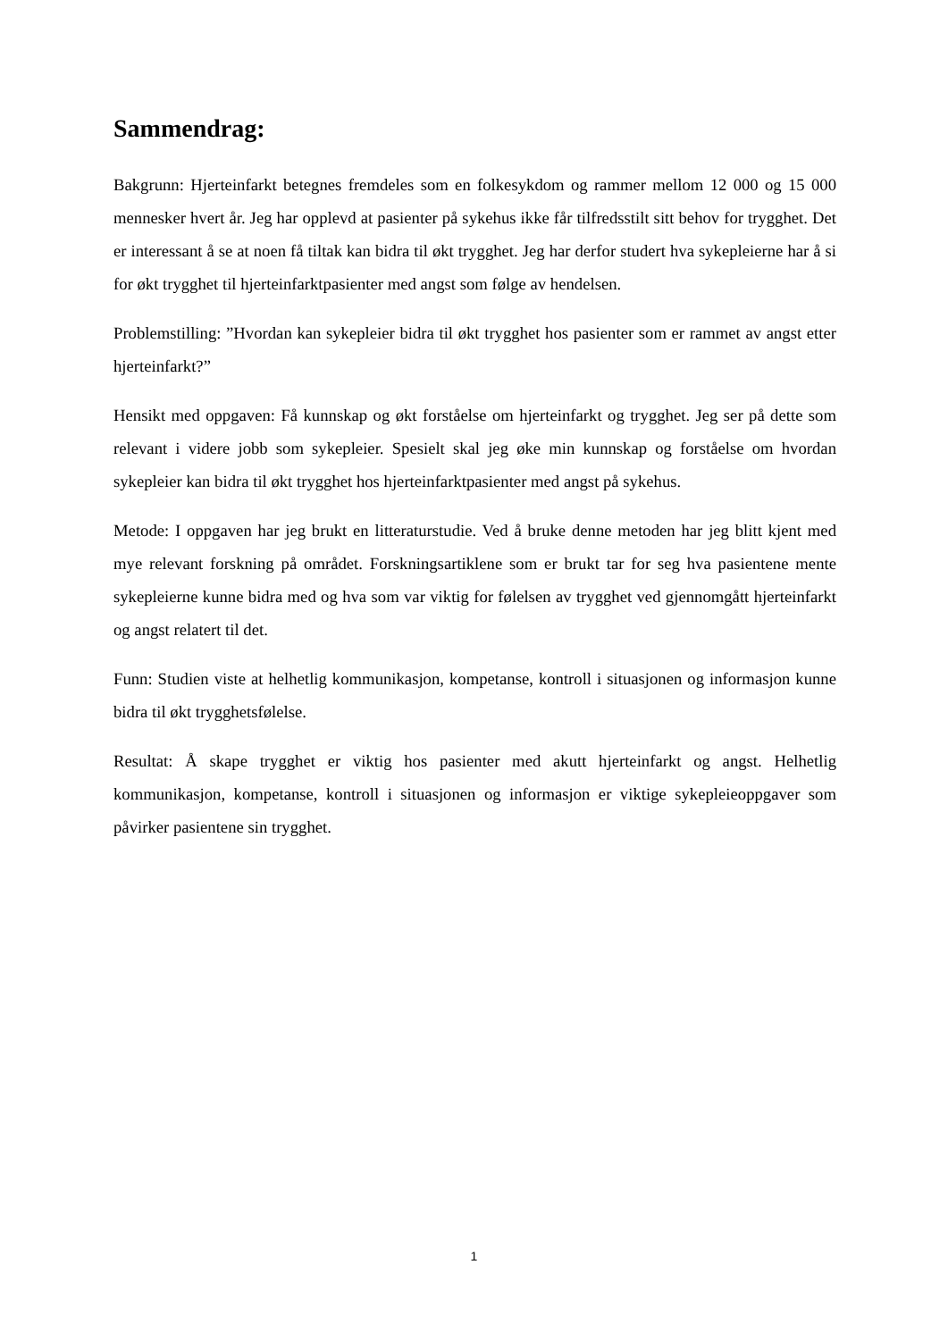Sammendrag:
Bakgrunn: Hjerteinfarkt betegnes fremdeles som en folkesykdom og rammer mellom 12 000 og 15 000 mennesker hvert år. Jeg har opplevd at pasienter på sykehus ikke får tilfredsstilt sitt behov for trygghet. Det er interessant å se at noen få tiltak kan bidra til økt trygghet. Jeg har derfor studert hva sykepleierne har å si for økt trygghet til hjerteinfarktpasienter med angst som følge av hendelsen.
Problemstilling: ”Hvordan kan sykepleier bidra til økt trygghet hos pasienter som er rammet av angst etter hjerteinfarkt?”
Hensikt med oppgaven: Få kunnskap og økt forståelse om hjerteinfarkt og trygghet. Jeg ser på dette som relevant i videre jobb som sykepleier. Spesielt skal jeg øke min kunnskap og forståelse om hvordan sykepleier kan bidra til økt trygghet hos hjerteinfarktpasienter med angst på sykehus.
Metode: I oppgaven har jeg brukt en litteraturstudie. Ved å bruke denne metoden har jeg blitt kjent med mye relevant forskning på området. Forskningsartiklene som er brukt tar for seg hva pasientene mente sykepleierne kunne bidra med og hva som var viktig for følelsen av trygghet ved gjennomgått hjerteinfarkt og angst relatert til det.
Funn: Studien viste at helhetlig kommunikasjon, kompetanse, kontroll i situasjonen og informasjon kunne bidra til økt trygghetsfølelse.
Resultat: Å skape trygghet er viktig hos pasienter med akutt hjerteinfarkt og angst. Helhetlig kommunikasjon, kompetanse, kontroll i situasjonen og informasjon er viktige sykepleieoppgaver som påvirker pasientene sin trygghet.
1